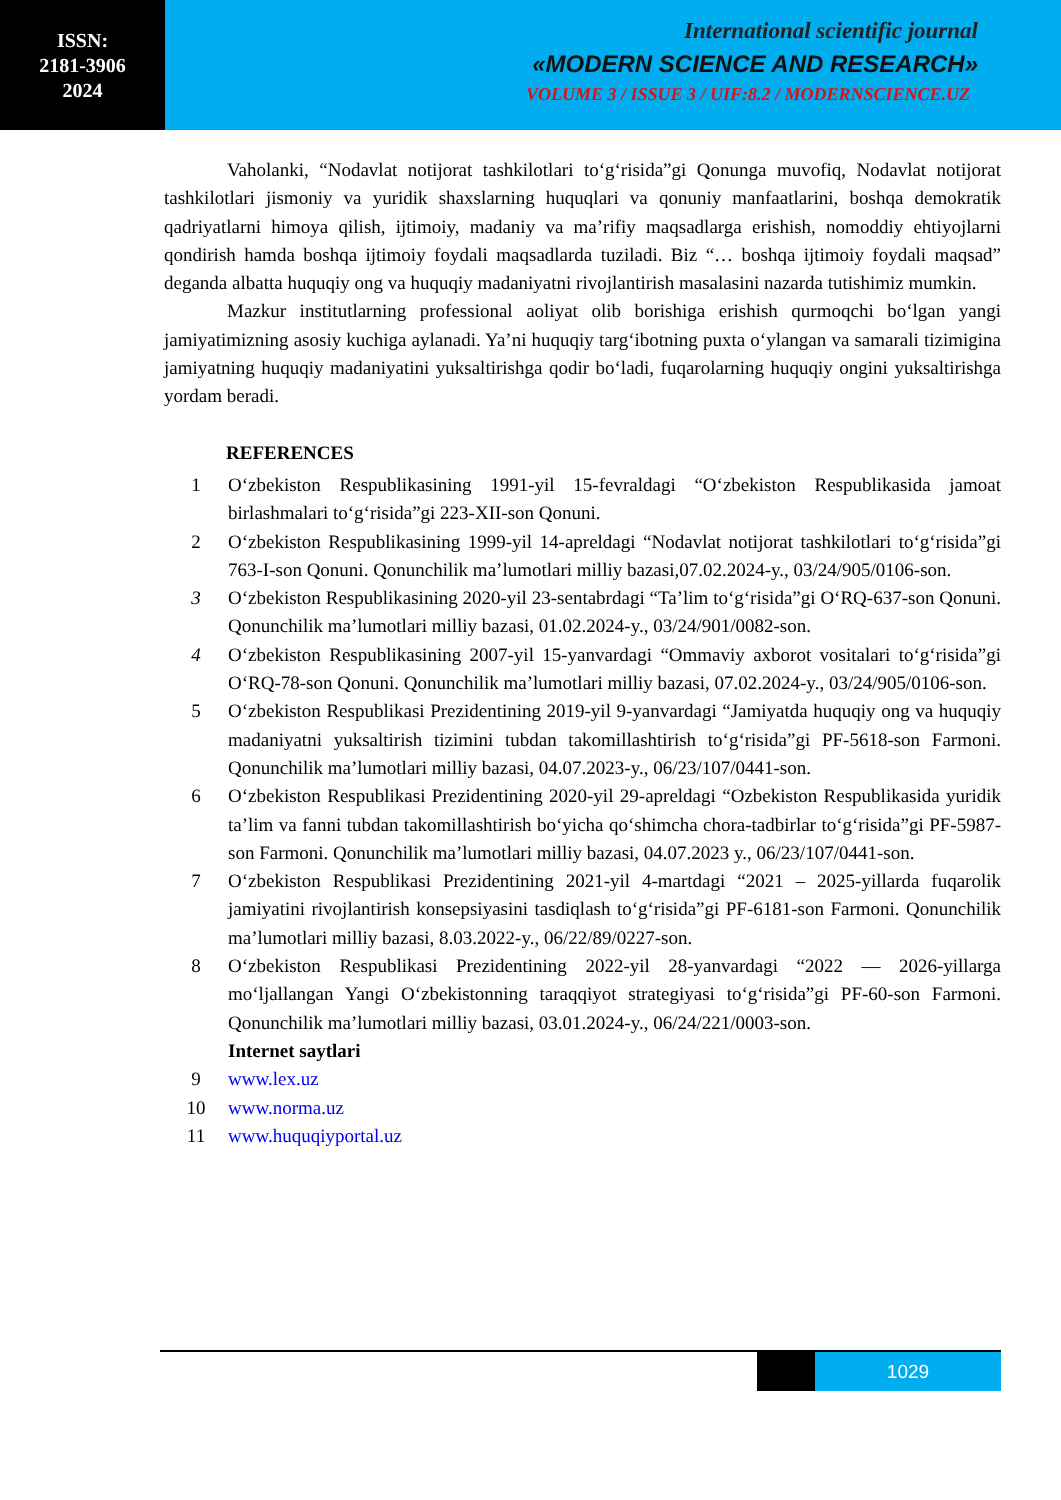ISSN:
2181-3906
2024
International scientific journal
«MODERN SCIENCE AND RESEARCH»
VOLUME 3 / ISSUE 3 / UIF:8.2 / MODERNSCIENCE.UZ
Vaholanki, “Nodavlat notijorat tashkilotlari to‘g‘risida”gi Qonunga muvofiq, Nodavlat notijorat tashkilotlari jismoniy va yuridik shaxslarning huquqlari va qonuniy manfaatlarini, boshqa demokratik qadriyatlarni himoya qilish, ijtimoiy, madaniy va ma’rifiy maqsadlarga erishish, nomoddiy ehtiyojlarni qondirish hamda boshqa ijtimoiy foydali maqsadlarda tuziladi. Biz “… boshqa ijtimoiy foydali maqsad” deganda albatta huquqiy ong va huquqiy madaniyatni rivojlantirish masalasini nazarda tutishimiz mumkin.
Mazkur institutlarning professional aoliyat olib borishiga erishish qurmoqchi bo‘lgan yangi jamiyatimizning asosiy kuchiga aylanadi. Ya’ni huquqiy targ‘ibotning puxta o‘ylangan va samarali tizimigina jamiyatning huquqiy madaniyatini yuksaltirishga qodir bo‘ladi, fuqarolarning huquqiy ongini yuksaltirishga yordam beradi.
REFERENCES
1 O‘zbekiston Respublikasining 1991-yil 15-fevraldagi “O‘zbekiston Respublikasida jamoat birlashmalari to‘g‘risida”gi 223-XII-son Qonuni.
2 O‘zbekiston Respublikasining 1999-yil 14-apreldagi “Nodavlat notijorat tashkilotlari to‘g‘risida”gi 763-I-son Qonuni. Qonunchilik ma’lumotlari milliy bazasi,07.02.2024-y., 03/24/905/0106-son.
3 O‘zbekiston Respublikasining 2020-yil 23-sentabrdagi “Ta’lim to‘g‘risida”gi O‘RQ-637-son Qonuni. Qonunchilik ma’lumotlari milliy bazasi, 01.02.2024-y., 03/24/901/0082-son.
4 O‘zbekiston Respublikasining 2007-yil 15-yanvardagi “Ommaviy axborot vositalari to‘g‘risida”gi O‘RQ-78-son Qonuni. Qonunchilik ma’lumotlari milliy bazasi, 07.02.2024-y., 03/24/905/0106-son.
5 O‘zbekiston Respublikasi Prezidentining 2019-yil 9-yanvardagi “Jamiyatda huquqiy ong va huquqiy madaniyatni yuksaltirish tizimini tubdan takomillashtirish to‘g‘risida”gi PF-5618-son Farmoni. Qonunchilik ma’lumotlari milliy bazasi, 04.07.2023-y., 06/23/107/0441-son.
6 O‘zbekiston Respublikasi Prezidentining 2020-yil 29-apreldagi “Ozbekiston Respublikasida yuridik ta’lim va fanni tubdan takomillashtirish bo‘yicha qo‘shimcha chora-tadbirlar to‘g‘risida”gi PF-5987-son Farmoni. Qonunchilik ma’lumotlari milliy bazasi, 04.07.2023 y., 06/23/107/0441-son.
7 O‘zbekiston Respublikasi Prezidentining 2021-yil 4-martdagi “2021 – 2025-yillarda fuqarolik jamiyatini rivojlantirish konsepsiyasini tasdiqlash to‘g‘risida”gi PF-6181-son Farmoni. Qonunchilik ma’lumotlari milliy bazasi, 8.03.2022-y., 06/22/89/0227-son.
8 O‘zbekiston Respublikasi Prezidentining 2022-yil 28-yanvardagi “2022 — 2026-yillarga mo‘ljallangan Yangi O‘zbekistonning taraqqiyot strategiyasi to‘g‘risida”gi PF-60-son Farmoni. Qonunchilik ma’lumotlari milliy bazasi, 03.01.2024-y., 06/24/221/0003-son.
Internet saytlari
9 www.lex.uz
10 www.norma.uz
11 www.huquqiyportal.uz
1029